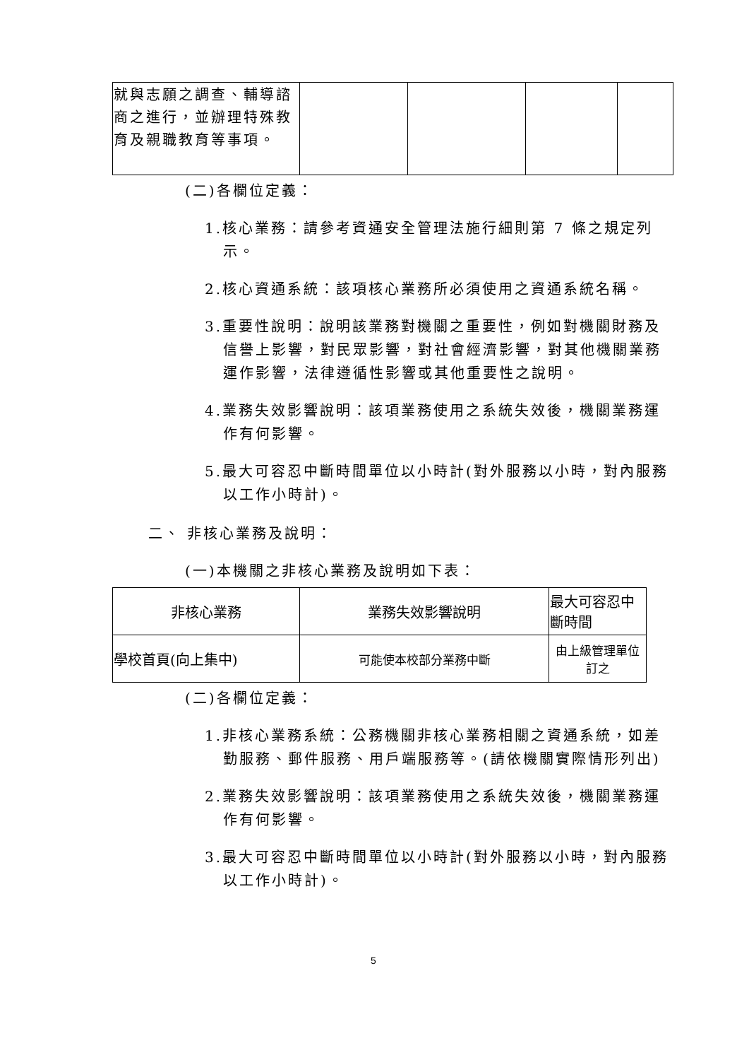| 就與志願之調查、輔導諮商之進行，並辦理特殊教育及親職教育等事項。 | | | | |
(二)各欄位定義：
1.核心業務：請參考資通安全管理法施行細則第 7 條之規定列示。
2.核心資通系統：該項核心業務所必須使用之資通系統名稱。
3.重要性說明：說明該業務對機關之重要性，例如對機關財務及信譽上影響，對民眾影響，對社會經濟影響，對其他機關業務運作影響，法律遵循性影響或其他重要性之說明。
4.業務失效影響說明：該項業務使用之系統失效後，機關業務運作有何影響。
5.最大可容忍中斷時間單位以小時計(對外服務以小時，對內服務以工作小時計)。
二、 非核心業務及說明：
(一)本機關之非核心業務及說明如下表：
| 非核心業務 | 業務失效影響說明 | 最大可容忍中斷時間 |
| 學校首頁(向上集中) | 可能使本校部分業務中斷 | 由上級管理單位訂之 |
(二)各欄位定義：
1.非核心業務系統：公務機關非核心業務相關之資通系統，如差勤服務、郵件服務、用戶端服務等。(請依機關實際情形列出)
2.業務失效影響說明：該項業務使用之系統失效後，機關業務運作有何影響。
3.最大可容忍中斷時間單位以小時計(對外服務以小時，對內服務以工作小時計)。
5